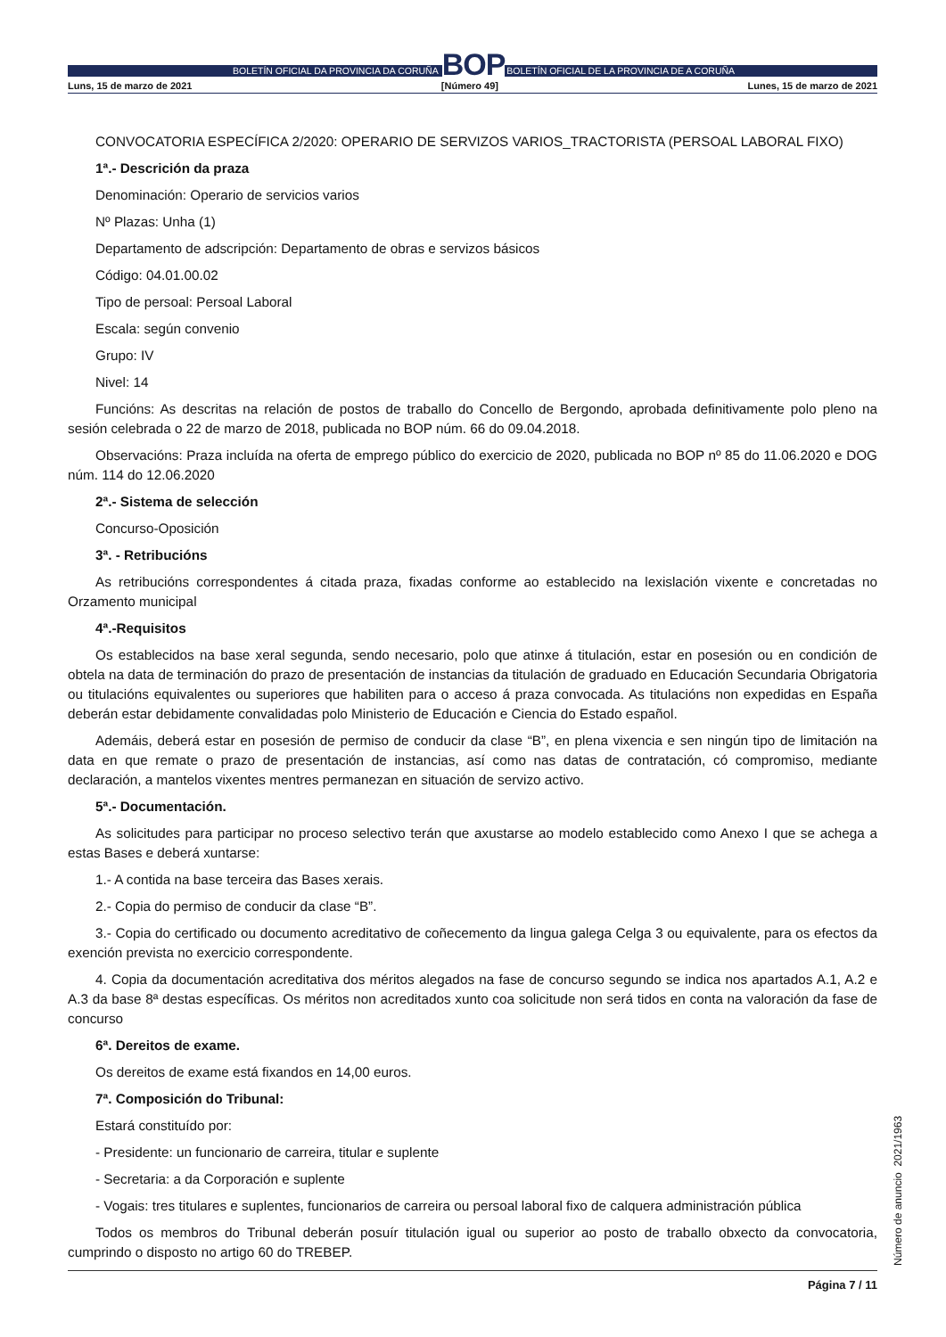BOLETÍN OFICIAL DA PROVINCIA DA CORUÑA
BOP
BOLETÍN OFICIAL DE LA PROVINCIA DE A CORUÑA
Luns, 15 de marzo de 2021 [Número 49] Lunes, 15 de marzo de 2021
CONVOCATORIA ESPECÍFICA 2/2020: OPERARIO DE SERVIZOS VARIOS_TRACTORISTA (PERSOAL LABORAL FIXO)
1ª.- Descrición da praza
Denominación: Operario de servicios varios
Nº Plazas: Unha (1)
Departamento de adscripción: Departamento de obras e servizos básicos
Código: 04.01.00.02
Tipo de persoal: Persoal Laboral
Escala: según convenio
Grupo: IV
Nivel: 14
Funcións: As descritas na relación de postos de traballo do Concello de Bergondo, aprobada definitivamente polo pleno na sesión celebrada o 22 de marzo de 2018, publicada no BOP núm. 66 do 09.04.2018.
Observacións: Praza incluída na oferta de emprego público do exercicio de 2020, publicada no BOP nº 85 do 11.06.2020 e DOG núm. 114 do 12.06.2020
2ª.- Sistema de selección
Concurso-Oposición
3ª. - Retribucións
As retribucións correspondentes á citada praza, fixadas conforme ao establecido na lexislación vixente e concretadas no Orzamento municipal
4ª.-Requisitos
Os establecidos na base xeral segunda, sendo necesario, polo que atinxe á titulación, estar en posesión ou en condición de obtela na data de terminación do prazo de presentación de instancias da titulación de graduado en Educación Secundaria Obrigatoria ou titulacións equivalentes ou superiores que habiliten para o acceso á praza convocada. As titulacións non expedidas en España deberán estar debidamente convalidadas polo Ministerio de Educación e Ciencia do Estado español.
Ademáis, deberá estar en posesión de permiso de conducir da clase “B”, en plena vixencia e sen ningún tipo de limitación na data en que remate o prazo de presentación de instancias, así como nas datas de contratación, có compromiso, mediante declaración, a mantelos vixentes mentres permanezan en situación de servizo activo.
5ª.- Documentación.
As solicitudes para participar no proceso selectivo terán que axustarse ao modelo establecido como Anexo I que se achega a estas Bases e deberá xuntarse:
1.- A contida na base terceira das Bases xerais.
2.- Copia do permiso de conducir da clase “B”.
3.- Copia do certificado ou documento acreditativo de coñecemento da lingua galega Celga 3 ou equivalente, para os efectos da exención prevista no exercicio correspondente.
4. Copia da documentación acreditativa dos méritos alegados na fase de concurso segundo se indica nos apartados A.1, A.2 e A.3 da base 8ª destas específicas. Os méritos non acreditados xunto coa solicitude non será tidos en conta na valoración da fase de concurso
6ª. Dereitos de exame.
Os dereitos de exame está fixandos en 14,00 euros.
7ª. Composición do Tribunal:
Estará constituído por:
- Presidente: un funcionario de carreira, titular e suplente
- Secretaria: a da Corporación e suplente
- Vogais: tres titulares e suplentes, funcionarios de carreira ou persoal laboral fixo de calquera administración pública
Todos os membros do Tribunal deberán posuír titulación igual ou superior ao posto de traballo obxecto da convocatoria, cumprindo o disposto no artigo 60 do TREBEP.
Página 7 / 11 Número de anuncio 2021/1963